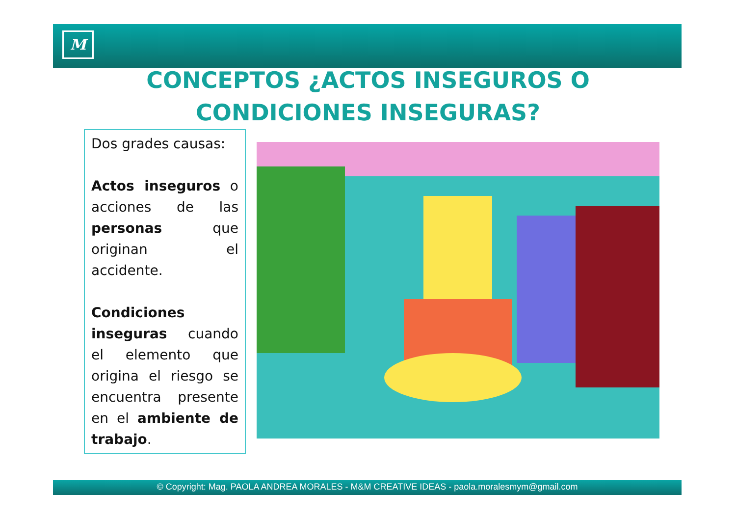M
CONCEPTOS ¿ACTOS INSEGUROS O CONDICIONES INSEGURAS?
Dos grades causas:
Actos inseguros o acciones de las personas que originan el accidente.
Condiciones inseguras cuando el elemento que origina el riesgo se encuentra presente en el ambiente de trabajo.
© Copyright: Mag. PAOLA ANDREA MORALES - M&M CREATIVE IDEAS - paola.moralesmym@gmail.com